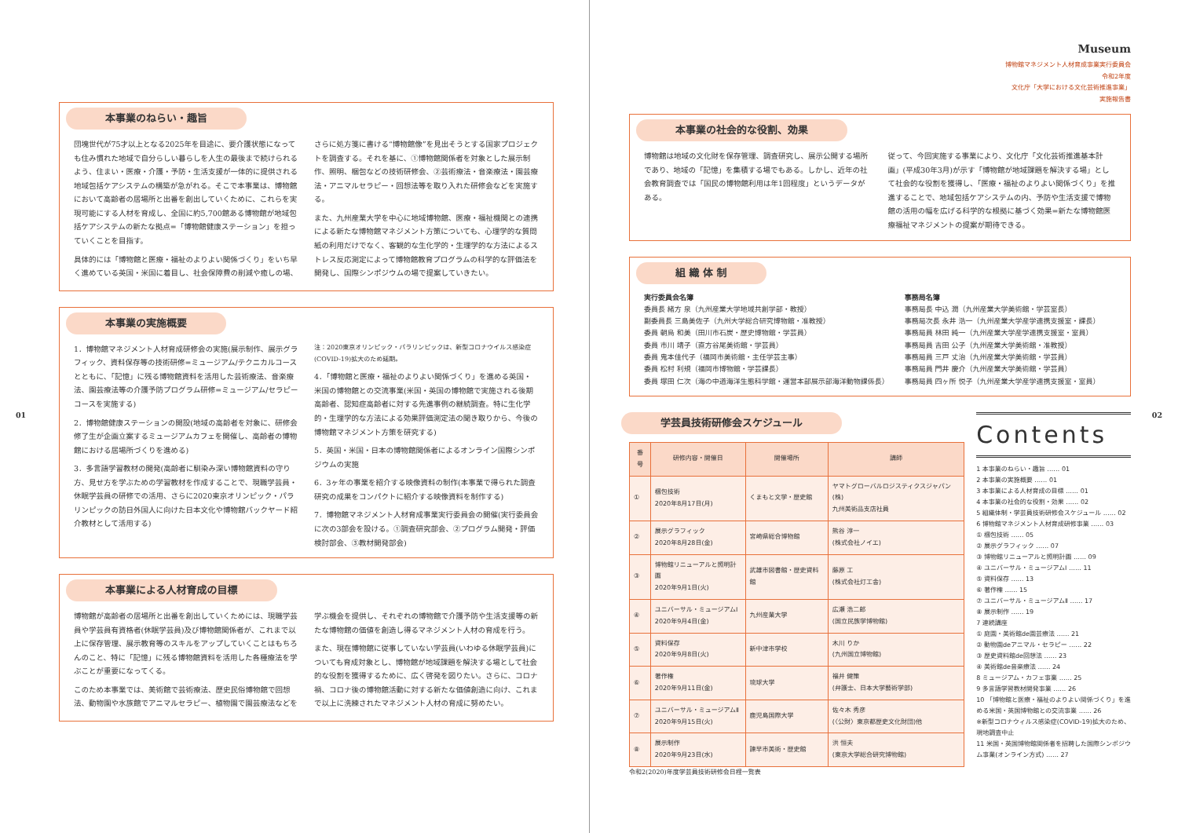01
本事業のねらい・趣旨
団塊世代が75才以上となる2025年を目途に、要介護状態になっても住み慣れた地域で自分らしい暮らしを人生の最後まで続けられるよう、住まい・医療・介護・予防・生活支援が一体的に提供される地域包括ケアシステムの構築が急がれる。そこで本事業は、博物館において高齢者の居場所と出番を創出していくために、これらを実現可能にする人材を育成し、全国に約5,700館ある博物館が地域包括ケアシステムの新たな拠点=「博物館健康ステーション」を担っていくことを目指す。
具体的には「博物館と医療・福祉のよりよい関係づくり」をいち早く進めている英国・米国に着目し、社会保障費の削減や癒しの場、さらに処方箋に書ける“博物館像”を見出そうとする国家プロジェクトを調査する。それを基に、①博物館関係者を対象とした展示制作、照明、梱包などの技術研修会、②芸術療法・音楽療法・園芸療法・アニマルセラピー・回想法等を取り入れた研修会などを実施する。
また、九州産業大学を中心に地域博物館、医療・福祉機関との連携による新たな博物館マネジメント方策についても、心理学的な質問紙の利用だけでなく、客観的な生化学的・生理学的な方法によるストレス反応測定によって博物館教育プログラムの科学的な評価法を開発し、国際シンポジウムの場で提案していきたい。
本事業の実施概要
1．博物館マネジメント人材育成研修会の実施(展示制作、展示グラフィック、資料保存等の技術研修=ミュージアム/テクニカルコースとともに、「記憶」に残る博物館資料を活用した芸術療法、音楽療法、園芸療法等の介護予防プログラム研修=ミュージアム/セラピーコースを実施する)
2．博物館健康ステーションの開設(地域の高齢者を対象に、研修会修了生が企画立案するミュージアムカフェを開催し、高齢者の博物館における居場所づくりを進める)
3．多言語学習教材の開発(高齢者に馴染み深い博物館資料の守り方、見せ方を学ぶための学習教材を作成することで、現職学芸員・休眠学芸員の研修での活用、さらに2020東京オリンピック・パラリンピックの訪日外国人に向けた日本文化や博物館バックヤード紹介教材として活用する)
注：2020東京オリンピック・パラリンピックは、新型コロナウイルス感染症(COVID-19)拡大のため延期。
4．「博物館と医療・福祉のよりよい関係づくり」を進める英国・米国の博物館との交流事業(米国・英国の博物館で実施される後期高齢者、認知症高齢者に対する先進事例の継続調査。特に生化学的・生理学的な方法による効果評価測定法の聞き取りから、今後の博物館マネジメント方策を研究する)
5．英国・米国・日本の博物館関係者によるオンライン国際シンポジウムの実施
6．3ヶ年の事業を紹介する映像資料の制作(本事業で得られた調査研究の成果をコンパクトに紹介する映像資料を制作する)
7．博物館マネジメント人材育成事業実行委員会の開催(実行委員会に次の3部会を設ける。①調査研究部会、②プログラム開発・評価検討部会、③教材開発部会)
本事業による人材育成の目標
博物館が高齢者の居場所と出番を創出していくためには、現職学芸員や学芸員有資格者(休眠学芸員)及び博物館関係者が、これまで以上に保存管理、展示教育等のスキルをアップしていくことはもちろんのこと、特に「記憶」に残る博物館資料を活用した各種療法を学ぶことが重要になってくる。
このため本事業では、美術館で芸術療法、歴史民俗博物館で回想法、動物園や水族館でアニマルセラピー、植物園で園芸療法などを学ぶ機会を提供し、それぞれの博物館で介護予防や生活支援等の新たな博物館の価値を創造し得るマネジメント人材の育成を行う。
また、現在博物館に従事していない学芸員(いわゆる休眠学芸員)についても育成対象とし、博物館が地域課題を解決する場として社会的な役割を獲得するために、広く啓発を図りたい。さらに、コロナ禍、コロナ後の博物館活動に対する新たな価値創造に向け、これまで以上に洗練されたマネジメント人材の育成に努めたい。
02
Museum
博物館マネジメント人材育成事業実行委員会
令和2年度
文化庁「大学における文化芸術推進事業」
実施報告書
本事業の社会的な役割、効果
博物館は地域の文化財を保存管理、調査研究し、展示公開する場所であり、地域の「記憶」を集積する場でもある。しかし、近年の社会教育調査では「国民の博物館利用は年1回程度」というデータがある。
従って、今回実施する事業により、文化庁「文化芸術推進基本計画」(平成30年3月)が示す「博物館が地域課題を解決する場」として社会的な役割を獲得し、「医療・福祉のよりよい関係づくり」を推進することで、地域包括ケアシステムの内、予防や生活支援で博物館の活用の幅を広げる科学的な根拠に基づく効果=新たな博物館医療福祉マネジメントの提案が期待できる。
組 織 体 制
実行委員会名簿
委員長 緒方 泉（九州産業大学地域共創学部・教授）
副委員長 三島美佐子（九州大学総合研究博物館・准教授）
委員 朝烏 和美（田川市石炭・歴史博物館・学芸員）
委員 市川 靖子（直方谷尾美術館・学芸員）
委員 鬼本佳代子（福岡市美術館・主任学芸主事）
委員 松村 利規（福岡市博物館・学芸課長）
委員 塚田 仁次（海の中道海洋生態科学館・運営本部展示部海洋動物課係長）
事務局名簿
事務局長 中込 潤（九州産業大学美術館・学芸室長）
事務局次長 永井 浩一（九州産業大学産学連携支援室・課長）
事務局員 林田 純一（九州産業大学産学連携支援室・室員）
事務局員 吉田 公子（九州産業大学美術館・准教授）
事務局員 三戸 丈治（九州産業大学美術館・学芸員）
事務局員 門井 慶介（九州産業大学美術館・学芸員）
事務局員 四ヶ所 悦子（九州産業大学産学連携支援室・室員）
学芸員技術研修会スケジュール
| 番号 | 研修内容・開催日 | 開催場所 | 講師 |
| --- | --- | --- | --- |
| ① | 梱包技術 2020年8月17日(月) | くまもと文学・歴史館 | ヤマトグローバルロジスティクスジャパン(株) 九州美術品支店社員 |
| ② | 展示グラフィック 2020年8月28日(金) | 宮崎県総合博物館 | 熊谷 淳一 (株式会社ノイエ) |
| ③ | 博物館リニューアルと照明計画 2020年9月1日(火) | 武雄市図書館・歴史資料館 | 藤原 工 (株式会社灯工舎) |
| ④ | ユニバーサル・ミュージアムⅠ 2020年9月4日(金) | 九州産業大学 | 広瀬 浩二郎 (国立民族学博物館) |
| ⑤ | 資料保存 2020年9月8日(火) | 新中津市学校 | 木川 りか (九州国立博物館) |
| ⑥ | 著作権 2020年9月11日(金) | 琉球大学 | 福井 健策 (弁護士、日本大学藝術学部) |
| ⑦ | ユニバーサル・ミュージアムⅡ 2020年9月15日(火) | 鹿児島国際大学 | 佐々木 秀彦 (〈公財〉東京都歴史文化財団)他 |
| ⑧ | 展示制作 2020年9月23日(水) | 諫早市美術・歴史館 | 洪 恒夫 (東京大学総合研究博物館) |
令和2(2020)年度学芸員技術研修会日程一覧表
Contents
1 本事業のねらい・趣旨 …… 01
2 本事業の実施概要 …… 01
3 本事業による人材育成の目標 …… 01
4 本事業の社会的な役割・効果 …… 02
5 組織体制・学芸員技術研修会スケジュール …… 02
6 博物館マネジメント人材育成研修事業 …… 03
① 梱包技術 …… 05
② 展示グラフィック …… 07
③ 博物館リニューアルと照明計画 …… 09
④ ユニバーサル・ミュージアムⅠ …… 11
⑤ 資料保存 …… 13
⑥ 著作権 …… 15
⑦ ユニバーサル・ミュージアムⅡ …… 17
⑧ 展示制作 …… 19
7 連続講座
① 庭園・美術館de園芸療法 …… 21
② 動物園deアニマル・セラピー …… 22
③ 歴史資料館de回想法 …… 23
④ 美術館de音楽療法 …… 24
8 ミュージアム・カフェ事業 …… 25
9 多言語学習教材開発事業 …… 26
10 「博物館と医療・福祉のよりよい関係づくり」を進める米国・英国博物館との交流事業 …… 26
※新型コロナウィルス感染症(COVID-19)拡大のため、現地調査中止
11 米国・英国博物館関係者を招聘した国際シンポジウム事業(オンライン方式) …… 27